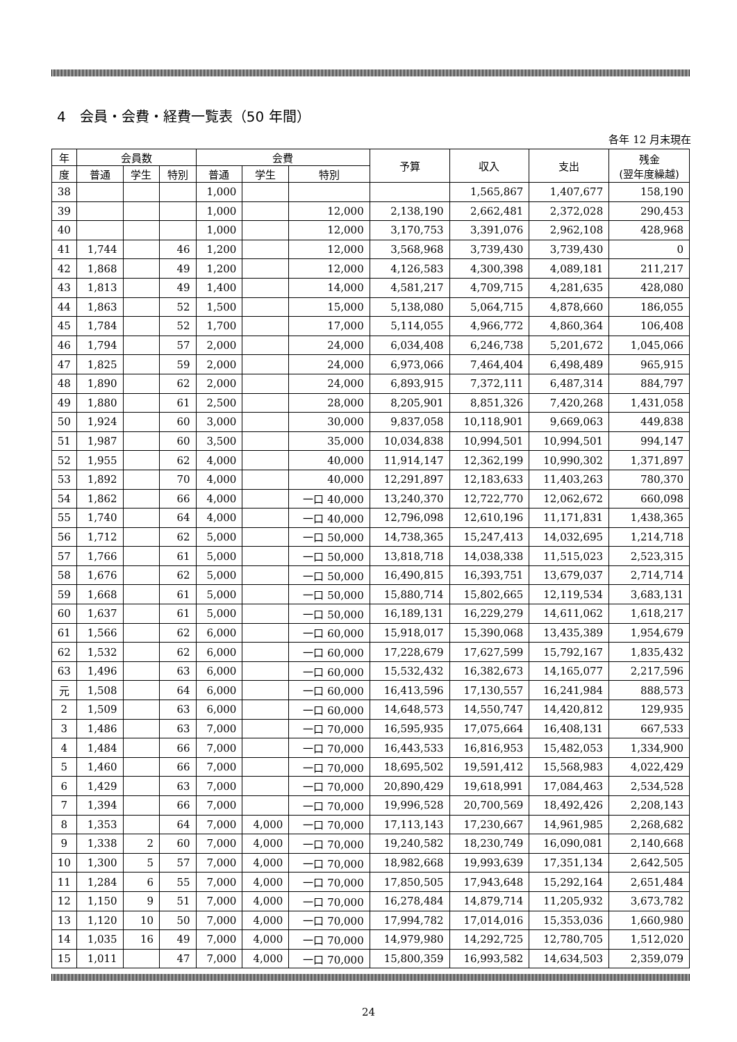4　会員・会費・経費一覧表（50 年間）
各年 12 月末現在
| 年 | 会員数 | | | 会費 | | | 予算 | 収入 | 支出 | 残金 (翌年度繰越) |
| --- | --- | --- | --- | --- | --- | --- | --- | --- | --- | --- |
| 度 | 普通 | 学生 | 特別 | 普通 | 学生 | 特別 | | | | |
| 38 | | | | 1,000 | | | | 1,565,867 | 1,407,677 | 158,190 |
| 39 | | | | 1,000 | | 12,000 | 2,138,190 | 2,662,481 | 2,372,028 | 290,453 |
| 40 | | | | 1,000 | | 12,000 | 3,170,753 | 3,391,076 | 2,962,108 | 428,968 |
| 41 | 1,744 | | 46 | 1,200 | | 12,000 | 3,568,968 | 3,739,430 | 3,739,430 | 0 |
| 42 | 1,868 | | 49 | 1,200 | | 12,000 | 4,126,583 | 4,300,398 | 4,089,181 | 211,217 |
| 43 | 1,813 | | 49 | 1,400 | | 14,000 | 4,581,217 | 4,709,715 | 4,281,635 | 428,080 |
| 44 | 1,863 | | 52 | 1,500 | | 15,000 | 5,138,080 | 5,064,715 | 4,878,660 | 186,055 |
| 45 | 1,784 | | 52 | 1,700 | | 17,000 | 5,114,055 | 4,966,772 | 4,860,364 | 106,408 |
| 46 | 1,794 | | 57 | 2,000 | | 24,000 | 6,034,408 | 6,246,738 | 5,201,672 | 1,045,066 |
| 47 | 1,825 | | 59 | 2,000 | | 24,000 | 6,973,066 | 7,464,404 | 6,498,489 | 965,915 |
| 48 | 1,890 | | 62 | 2,000 | | 24,000 | 6,893,915 | 7,372,111 | 6,487,314 | 884,797 |
| 49 | 1,880 | | 61 | 2,500 | | 28,000 | 8,205,901 | 8,851,326 | 7,420,268 | 1,431,058 |
| 50 | 1,924 | | 60 | 3,000 | | 30,000 | 9,837,058 | 10,118,901 | 9,669,063 | 449,838 |
| 51 | 1,987 | | 60 | 3,500 | | 35,000 | 10,034,838 | 10,994,501 | 10,994,501 | 994,147 |
| 52 | 1,955 | | 62 | 4,000 | | 40,000 | 11,914,147 | 12,362,199 | 10,990,302 | 1,371,897 |
| 53 | 1,892 | | 70 | 4,000 | | 40,000 | 12,291,897 | 12,183,633 | 11,403,263 | 780,370 |
| 54 | 1,862 | | 66 | 4,000 | | 一口 40,000 | 13,240,370 | 12,722,770 | 12,062,672 | 660,098 |
| 55 | 1,740 | | 64 | 4,000 | | 一口 40,000 | 12,796,098 | 12,610,196 | 11,171,831 | 1,438,365 |
| 56 | 1,712 | | 62 | 5,000 | | 一口 50,000 | 14,738,365 | 15,247,413 | 14,032,695 | 1,214,718 |
| 57 | 1,766 | | 61 | 5,000 | | 一口 50,000 | 13,818,718 | 14,038,338 | 11,515,023 | 2,523,315 |
| 58 | 1,676 | | 62 | 5,000 | | 一口 50,000 | 16,490,815 | 16,393,751 | 13,679,037 | 2,714,714 |
| 59 | 1,668 | | 61 | 5,000 | | 一口 50,000 | 15,880,714 | 15,802,665 | 12,119,534 | 3,683,131 |
| 60 | 1,637 | | 61 | 5,000 | | 一口 50,000 | 16,189,131 | 16,229,279 | 14,611,062 | 1,618,217 |
| 61 | 1,566 | | 62 | 6,000 | | 一口 60,000 | 15,918,017 | 15,390,068 | 13,435,389 | 1,954,679 |
| 62 | 1,532 | | 62 | 6,000 | | 一口 60,000 | 17,228,679 | 17,627,599 | 15,792,167 | 1,835,432 |
| 63 | 1,496 | | 63 | 6,000 | | 一口 60,000 | 15,532,432 | 16,382,673 | 14,165,077 | 2,217,596 |
| 元 | 1,508 | | 64 | 6,000 | | 一口 60,000 | 16,413,596 | 17,130,557 | 16,241,984 | 888,573 |
| 2 | 1,509 | | 63 | 6,000 | | 一口 60,000 | 14,648,573 | 14,550,747 | 14,420,812 | 129,935 |
| 3 | 1,486 | | 63 | 7,000 | | 一口 70,000 | 16,595,935 | 17,075,664 | 16,408,131 | 667,533 |
| 4 | 1,484 | | 66 | 7,000 | | 一口 70,000 | 16,443,533 | 16,816,953 | 15,482,053 | 1,334,900 |
| 5 | 1,460 | | 66 | 7,000 | | 一口 70,000 | 18,695,502 | 19,591,412 | 15,568,983 | 4,022,429 |
| 6 | 1,429 | | 63 | 7,000 | | 一口 70,000 | 20,890,429 | 19,618,991 | 17,084,463 | 2,534,528 |
| 7 | 1,394 | | 66 | 7,000 | | 一口 70,000 | 19,996,528 | 20,700,569 | 18,492,426 | 2,208,143 |
| 8 | 1,353 | | 64 | 7,000 | 4,000 | 一口 70,000 | 17,113,143 | 17,230,667 | 14,961,985 | 2,268,682 |
| 9 | 1,338 | 2 | 60 | 7,000 | 4,000 | 一口 70,000 | 19,240,582 | 18,230,749 | 16,090,081 | 2,140,668 |
| 10 | 1,300 | 5 | 57 | 7,000 | 4,000 | 一口 70,000 | 18,982,668 | 19,993,639 | 17,351,134 | 2,642,505 |
| 11 | 1,284 | 6 | 55 | 7,000 | 4,000 | 一口 70,000 | 17,850,505 | 17,943,648 | 15,292,164 | 2,651,484 |
| 12 | 1,150 | 9 | 51 | 7,000 | 4,000 | 一口 70,000 | 16,278,484 | 14,879,714 | 11,205,932 | 3,673,782 |
| 13 | 1,120 | 10 | 50 | 7,000 | 4,000 | 一口 70,000 | 17,994,782 | 17,014,016 | 15,353,036 | 1,660,980 |
| 14 | 1,035 | 16 | 49 | 7,000 | 4,000 | 一口 70,000 | 14,979,980 | 14,292,725 | 12,780,705 | 1,512,020 |
| 15 | 1,011 | | 47 | 7,000 | 4,000 | 一口 70,000 | 15,800,359 | 16,993,582 | 14,634,503 | 2,359,079 |
24